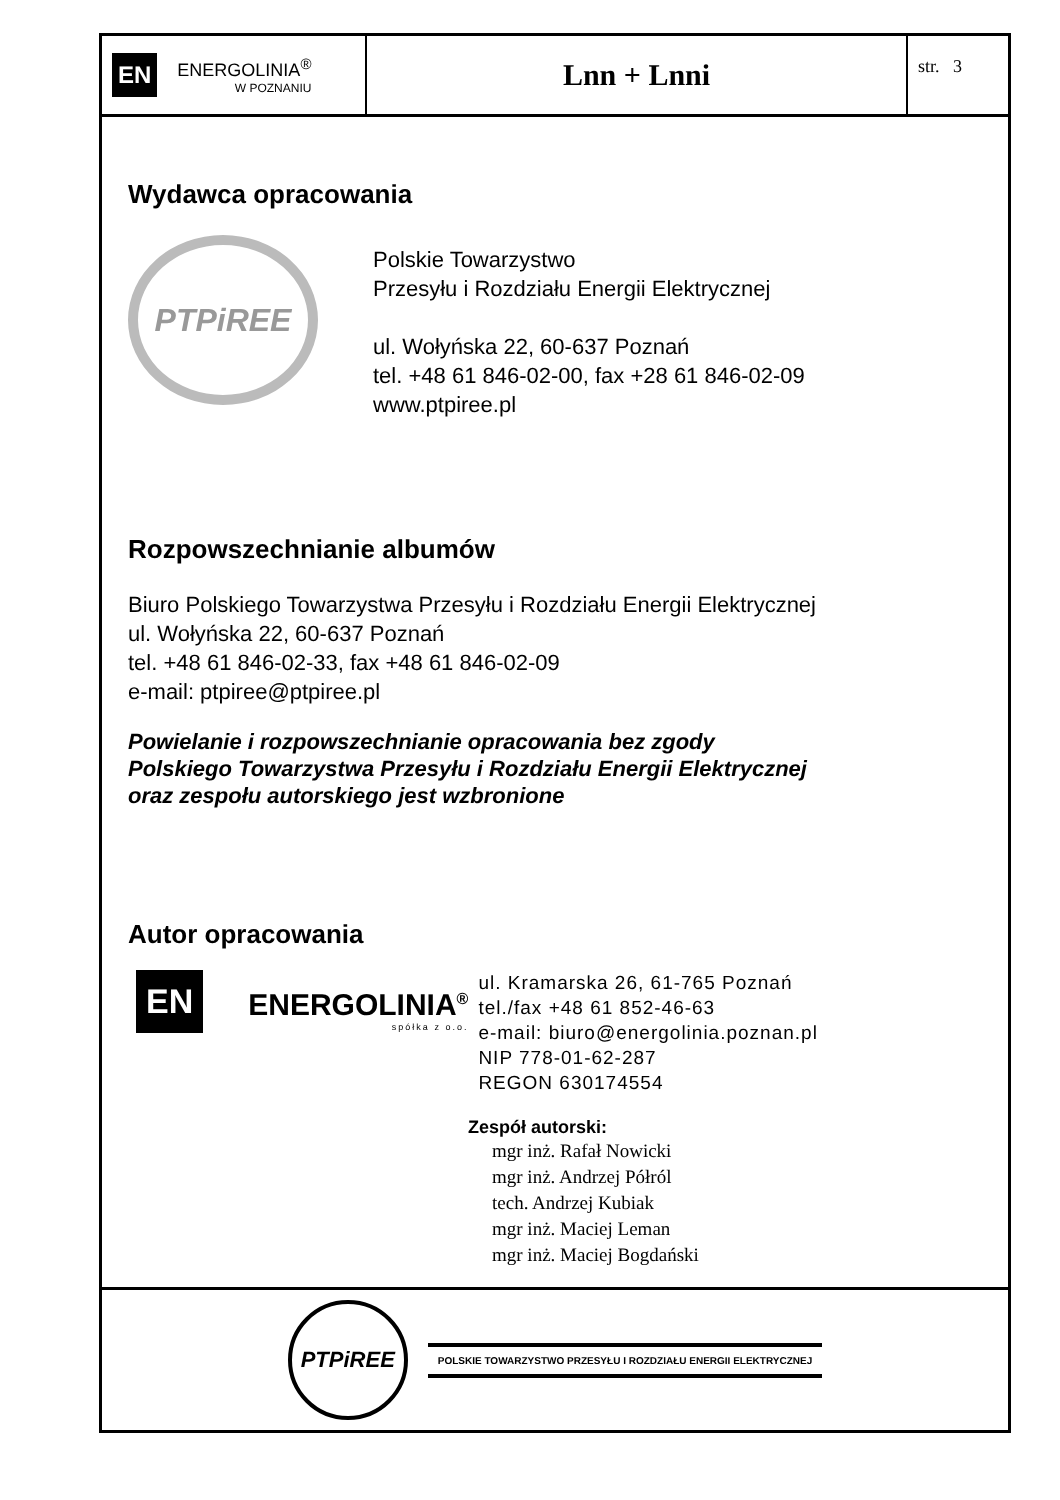EN
ENERGOLINIA<sup>®</sup>
W POZNANIU
Lnn + Lnni
str. 3
Wydawca opracowania
PTPiREE
Polskie Towarzystwo
Przesyłu i Rozdziału Energii Elektrycznej
ul. Wołyńska 22, 60-637 Poznań
tel. +48 61 846-02-00, fax +28 61 846-02-09
www.ptpiree.pl
Rozpowszechnianie albumów
Biuro Polskiego Towarzystwa Przesyłu i Rozdziału Energii Elektrycznej
ul. Wołyńska 22, 60-637 Poznań
tel. +48 61 846-02-33, fax +48 61 846-02-09
e-mail: ptpiree@ptpiree.pl
Powielanie i rozpowszechnianie opracowania bez zgody
Polskiego Towarzystwa Przesyłu i Rozdziału Energii Elektrycznej
oraz zespołu autorskiego jest wzbronione
Autor opracowania
EN
ENERGOLINIA<sup>®</sup>
spółka z o.o.
ul. Kramarska 26, 61-765 Poznań
tel./fax +48 61 852-46-63
e-mail: biuro@energolinia.poznan.pl
NIP 778-01-62-287
REGON 630174554
Zespół autorski:
mgr inż. Rafał Nowicki
mgr inż. Andrzej Półról
tech. Andrzej Kubiak
mgr inż. Maciej Leman
mgr inż. Maciej Bogdański
PTPiREE
POLSKIE TOWARZYSTWO PRZESYŁU I ROZDZIAŁU ENERGII ELEKTRYCZNEJ